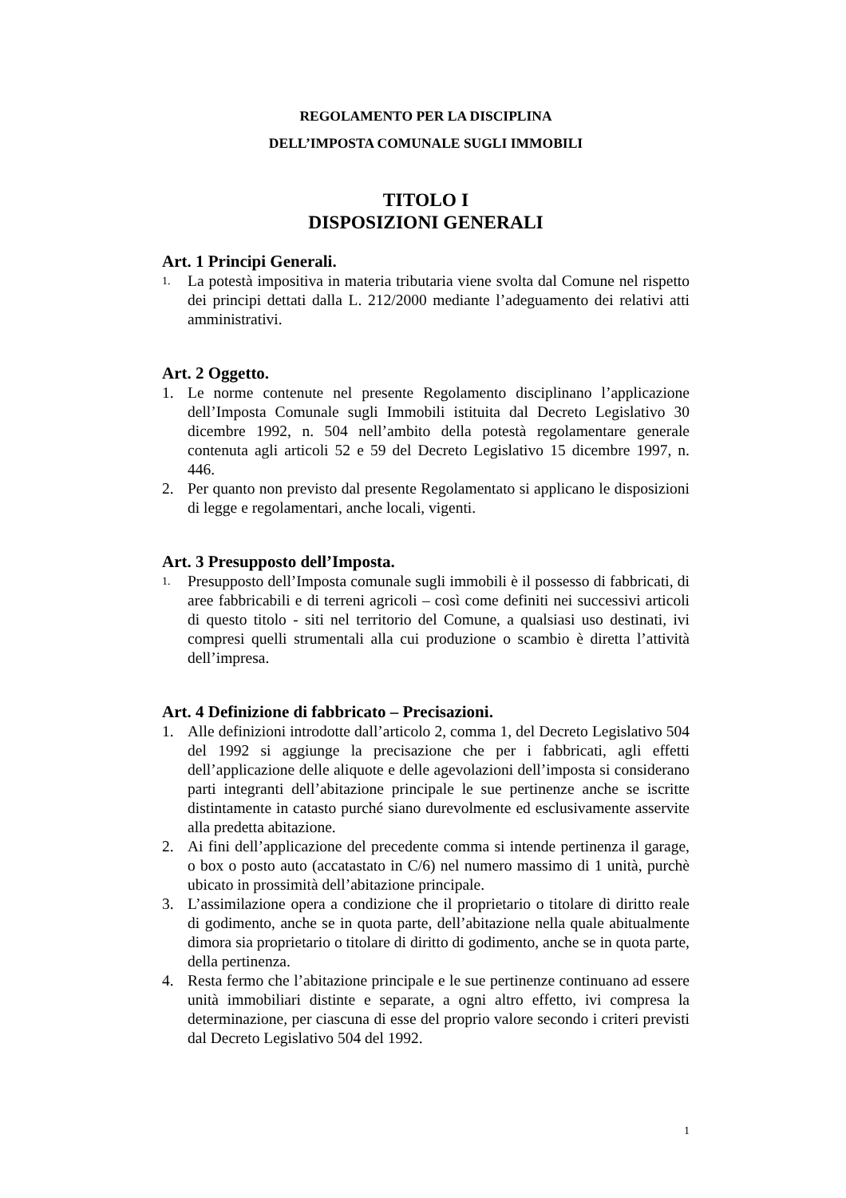REGOLAMENTO PER LA DISCIPLINA
DELL’IMPOSTA COMUNALE SUGLI IMMOBILI
TITOLO I
DISPOSIZIONI GENERALI
Art. 1 Principi Generali.
1. La potestà impositiva in materia tributaria viene svolta dal Comune nel rispetto dei principi dettati dalla L. 212/2000 mediante l’adeguamento dei relativi atti amministrativi.
Art. 2 Oggetto.
1. Le norme contenute nel presente Regolamento disciplinano l’applicazione dell’Imposta Comunale sugli Immobili istituita dal Decreto Legislativo 30 dicembre 1992, n. 504 nell’ambito della potestà regolamentare generale contenuta agli articoli 52 e 59 del Decreto Legislativo 15 dicembre 1997, n. 446.
2. Per quanto non previsto dal presente Regolamentato si applicano le disposizioni di legge e regolamentari, anche locali, vigenti.
Art. 3 Presupposto dell’Imposta.
1. Presupposto dell’Imposta comunale sugli immobili è il possesso di fabbricati, di aree fabbricabili e di terreni agricoli – così come definiti nei successivi articoli di questo titolo - siti nel territorio del Comune, a qualsiasi uso destinati, ivi compresi quelli strumentali alla cui produzione o scambio è diretta l’attività dell’impresa.
Art. 4 Definizione di fabbricato – Precisazioni.
1. Alle definizioni introdotte dall’articolo 2, comma 1, del Decreto Legislativo 504 del 1992 si aggiunge la precisazione che per i fabbricati, agli effetti dell’applicazione delle aliquote e delle agevolazioni dell’imposta si considerano parti integranti dell’abitazione principale le sue pertinenze anche se iscritte distintamente in catasto purché siano durevolmente ed esclusivamente asservite alla predetta abitazione.
2. Ai fini dell’applicazione del precedente comma si intende pertinenza il garage, o box o posto auto (accatastato in C/6) nel numero massimo di 1 unità, purchè ubicato in prossimità dell’abitazione principale.
3. L’assimilazione opera a condizione che il proprietario o titolare di diritto reale di godimento, anche se in quota parte, dell’abitazione nella quale abitualmente dimora sia proprietario o titolare di diritto di godimento, anche se in quota parte, della pertinenza.
4. Resta fermo che l’abitazione principale e le sue pertinenze continuano ad essere unità immobiliari distinte e separate, a ogni altro effetto, ivi compresa la determinazione, per ciascuna di esse del proprio valore secondo i criteri previsti dal Decreto Legislativo 504 del 1992.
1